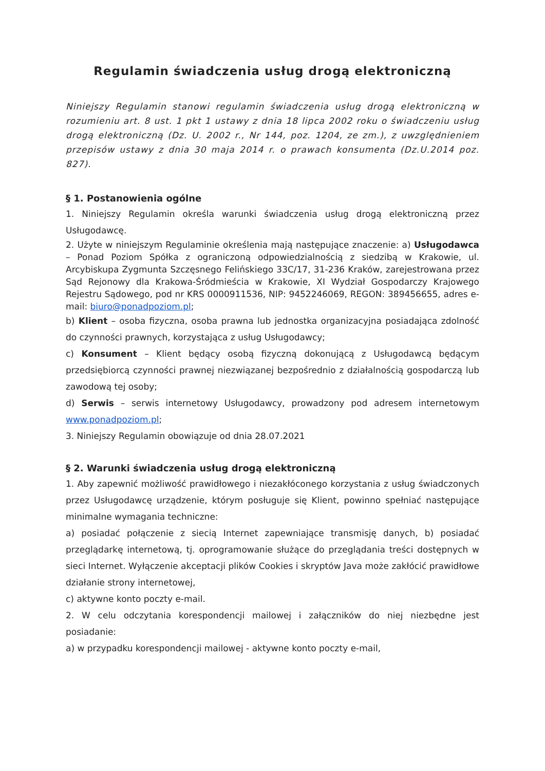Regulamin świadczenia usług drogą elektroniczną
Niniejszy Regulamin stanowi regulamin świadczenia usług drogą elektroniczną w rozumieniu art. 8 ust. 1 pkt 1 ustawy z dnia 18 lipca 2002 roku o świadczeniu usług drogą elektroniczną (Dz. U. 2002 r., Nr 144, poz. 1204, ze zm.), z uwzględnieniem przepisów ustawy z dnia 30 maja 2014 r. o prawach konsumenta (Dz.U.2014 poz. 827).
§ 1. Postanowienia ogólne
1. Niniejszy Regulamin określa warunki świadczenia usług drogą elektroniczną przez Usługodawcę.
2. Użyte w niniejszym Regulaminie określenia mają następujące znaczenie: a) Usługodawca – Ponad Poziom Spółka z ograniczoną odpowiedzialnością z siedzibą w Krakowie, ul. Arcybiskupa Zygmunta Szczęsnego Felińskiego 33C/17, 31-236 Kraków, zarejestrowana przez Sąd Rejonowy dla Krakowa-Śródmieścia w Krakowie, XI Wydział Gospodarczy Krajowego Rejestru Sądowego, pod nr KRS 0000911536, NIP: 9452246069, REGON: 389456655, adres e-mail: biuro@ponadpoziom.pl;
b) Klient – osoba fizyczna, osoba prawna lub jednostka organizacyjna posiadająca zdolność do czynności prawnych, korzystająca z usług Usługodawcy;
c) Konsument – Klient będący osobą fizyczną dokonującą z Usługodawcą będącym przedsiębiorcą czynności prawnej niezwiązanej bezpośrednio z działalnością gospodarczą lub zawodową tej osoby;
d) Serwis – serwis internetowy Usługodawcy, prowadzony pod adresem internetowym www.ponadpoziom.pl;
3. Niniejszy Regulamin obowiązuje od dnia 28.07.2021
§ 2. Warunki świadczenia usług drogą elektroniczną
1. Aby zapewnić możliwość prawidłowego i niezakłóconego korzystania z usług świadczonych przez Usługodawcę urządzenie, którym posługuje się Klient, powinno spełniać następujące minimalne wymagania techniczne:
a) posiadać połączenie z siecią Internet zapewniające transmisję danych, b) posiadać przeglądarkę internetową, tj. oprogramowanie służące do przeglądania treści dostępnych w sieci Internet. Wyłączenie akceptacji plików Cookies i skryptów Java może zakłócić prawidłowe działanie strony internetowej,
c) aktywne konto poczty e-mail.
2. W celu odczytania korespondencji mailowej i załączników do niej niezbędne jest posiadanie:
a) w przypadku korespondencji mailowej - aktywne konto poczty e-mail,